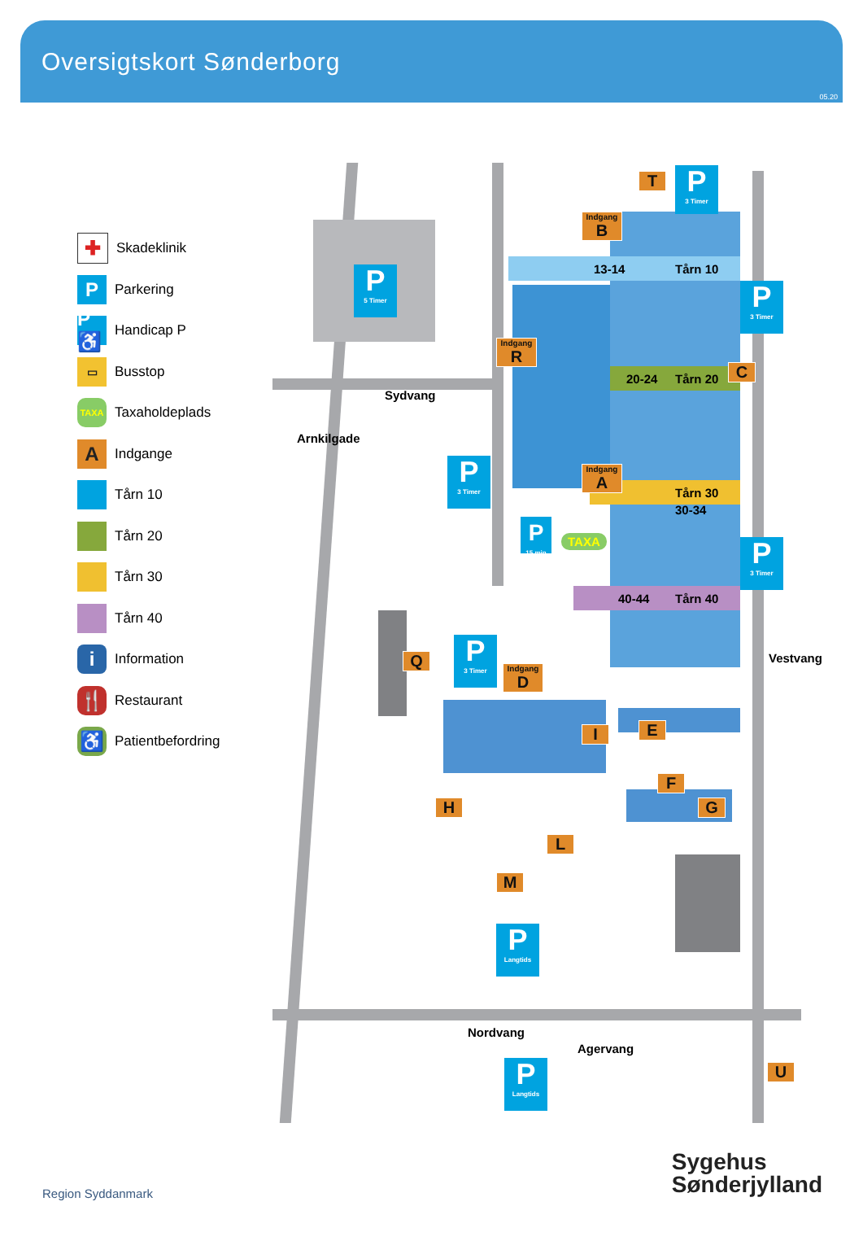Oversigtskort Sønderborg
05.20
✚
Skadeklinik
P
Parkering
P♿
Handicap P
▭
Busstop
TAXA
Taxaholdeplads
A
Indgange
Tårn 10
Tårn 20
Tårn 30
Tårn 40
i
Information
🍴
Restaurant
♿
Patientbefordring
13-14 Tårn 10
20-24 Tårn 20
Tårn 30
30-34
40-44 Tårn 40
Sydvang
Arnkilgade
Nordvang
Agervang
Vestvang
T
P
3 Timer
Indgang
B
P
5 Timer
P
3 Timer
Indgang
R
C
P
3 Timer
Indgang
A
P
15 min
TAXA
P
3 Timer
Q
P
3 Timer
Indgang
D
E
I
F
H G
L
M
P
Langtids
P
Langtids
U
Region Syddanmark
Sygehus
Sønderjylland